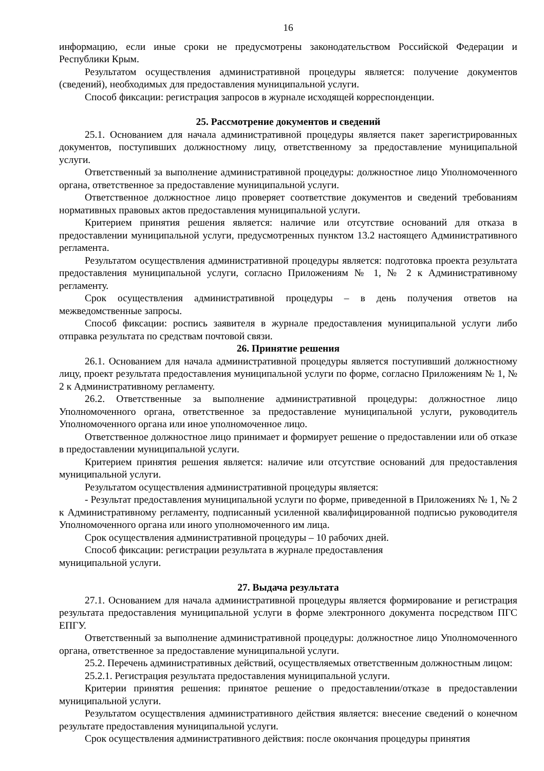16
информацию, если иные сроки не предусмотрены законодательством Российской Федерации и Республики Крым.
Результатом осуществления административной процедуры является: получение документов (сведений), необходимых для предоставления муниципальной услуги.
Способ фиксации: регистрация запросов в журнале исходящей корреспонденции.
25. Рассмотрение документов и сведений
25.1. Основанием для начала административной процедуры является пакет зарегистрированных документов, поступивших должностному лицу, ответственному за предоставление муниципальной услуги.
Ответственный за выполнение административной процедуры: должностное лицо Уполномоченного органа, ответственное за предоставление муниципальной услуги.
Ответственное должностное лицо проверяет соответствие документов и сведений требованиям нормативных правовых актов предоставления муниципальной услуги.
Критерием принятия решения является: наличие или отсутствие оснований для отказа в предоставлении муниципальной услуги, предусмотренных пунктом 13.2 настоящего Административного регламента.
Результатом осуществления административной процедуры является: подготовка проекта результата предоставления муниципальной услуги, согласно Приложениям № 1, № 2 к Административному регламенту.
Срок осуществления административной процедуры – в день получения ответов на межведомственные запросы.
Способ фиксации: роспись заявителя в журнале предоставления муниципальной услуги либо отправка результата по средствам почтовой связи.
26. Принятие решения
26.1. Основанием для начала административной процедуры является поступивший должностному лицу, проект результата предоставления муниципальной услуги по форме, согласно Приложениям № 1, № 2 к Административному регламенту.
26.2. Ответственные за выполнение административной процедуры: должностное лицо Уполномоченного органа, ответственное за предоставление муниципальной услуги, руководитель Уполномоченного органа или иное уполномоченное лицо.
Ответственное должностное лицо принимает и формирует решение о предоставлении или об отказе в предоставлении муниципальной услуги.
Критерием принятия решения является: наличие или отсутствие оснований для предоставления муниципальной услуги.
Результатом осуществления административной процедуры является:
- Результат предоставления муниципальной услуги по форме, приведенной в Приложениях № 1, № 2 к Административному регламенту, подписанный усиленной квалифицированной подписью руководителя Уполномоченного органа или иного уполномоченного им лица.
Срок осуществления административной процедуры – 10 рабочих дней.
Способ фиксации: регистрации результата в журнале предоставления
муниципальной услуги.
27. Выдача результата
27.1. Основанием для начала административной процедуры является формирование и регистрация результата предоставления муниципальной услуги в форме электронного документа посредством ПГС ЕПГУ.
Ответственный за выполнение административной процедуры: должностное лицо Уполномоченного органа, ответственное за предоставление муниципальной услуги.
25.2. Перечень административных действий, осуществляемых ответственным должностным лицом:
25.2.1. Регистрация результата предоставления муниципальной услуги.
Критерии принятия решения: принятое решение о предоставлении/отказе в предоставлении муниципальной услуги.
Результатом осуществления административного действия является: внесение сведений о конечном результате предоставления муниципальной услуги.
Срок осуществления административного действия: после окончания процедуры принятия